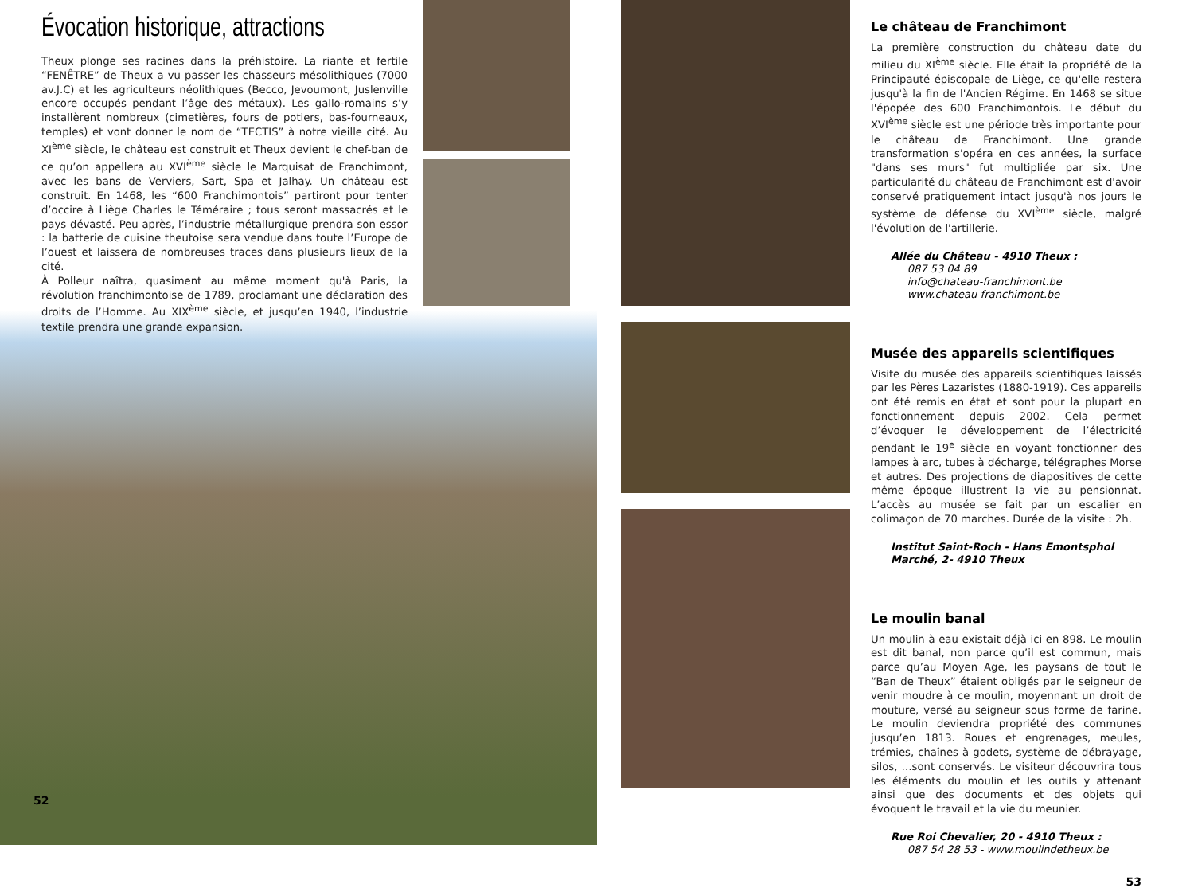Évocation historique, attractions
Theux plonge ses racines dans la préhistoire. La riante et fertile “FENÊTRE” de Theux a vu passer les chasseurs mésolithiques (7000 av.J.C) et les agriculteurs néolithiques (Becco, Jevoumont, Juslenville encore occupés pendant l’âge des métaux). Les gallo-romains s’y installèrent nombreux (cimetières, fours de potiers, bas-fourneaux, temples) et vont donner le nom de “TECTIS” à notre vieille cité. Au XI<sup>ème</sup> siècle, le château est construit et Theux devient le chef-ban de ce qu’on appellera au XVI<sup>ème</sup> siècle le Marquisat de Franchimont, avec les bans de Verviers, Sart, Spa et Jalhay. Un château est construit. En 1468, les “600 Franchimontois” partiront pour tenter d’occire à Liège Charles le Téméraire ; tous seront massacrés et le pays dévasté. Peu après, l’industrie métallurgique prendra son essor : la batterie de cuisine theutoise sera vendue dans toute l’Europe de l’ouest et laissera de nombreuses traces dans plusieurs lieux de la cité.
À Polleur naîtra, quasiment au même moment qu'à Paris, la révolution franchimontoise de 1789, proclamant une déclaration des droits de l’Homme. Au XIX<sup>ème</sup> siècle, et jusqu’en 1940, l’industrie textile prendra une grande expansion.
52
Le château de Franchimont
La première construction du château date du milieu du XI<sup>ème</sup> siècle. Elle était la propriété de la Principauté épiscopale de Liège, ce qu'elle restera jusqu'à la fin de l'Ancien Régime. En 1468 se situe l'épopée des 600 Franchimontois. Le début du XVI<sup>ème</sup> siècle est une période très importante pour le château de Franchimont. Une grande transformation s'opéra en ces années, la surface "dans ses murs" fut multipliée par six. Une particularité du château de Franchimont est d'avoir conservé pratiquement intact jusqu'à nos jours le système de défense du XVI<sup>ème</sup> siècle, malgré l'évolution de l'artillerie.
Allée du Château - 4910 Theux :
087 53 04 89
info@chateau-franchimont.be
www.chateau-franchimont.be
Musée des appareils scientifiques
Visite du musée des appareils scientifiques laissés par les Pères Lazaristes (1880-1919). Ces appareils ont été remis en état et sont pour la plupart en fonctionnement depuis 2002. Cela permet d’évoquer le développement de l’électricité pendant le 19<sup>e</sup> siècle en voyant fonctionner des lampes à arc, tubes à décharge, télégraphes Morse et autres. Des projections de diapositives de cette même époque illustrent la vie au pensionnat. L’accès au musée se fait par un escalier en colimaçon de 70 marches. Durée de la visite : 2h.
Institut Saint-Roch - Hans Emontsphol
Marché, 2- 4910 Theux
Le moulin banal
Un moulin à eau existait déjà ici en 898. Le moulin est dit banal, non parce qu’il est commun, mais parce qu’au Moyen Age, les paysans de tout le “Ban de Theux” étaient obligés par le seigneur de venir moudre à ce moulin, moyennant un droit de mouture, versé au seigneur sous forme de farine. Le moulin deviendra propriété des communes jusqu’en 1813. Roues et engrenages, meules, trémies, chaînes à godets, système de débrayage, silos, …sont conservés. Le visiteur découvrira tous les éléments du moulin et les outils y attenant ainsi que des documents et des objets qui évoquent le travail et la vie du meunier.
Rue Roi Chevalier, 20 - 4910 Theux :
087 54 28 53 - www.moulindetheux.be
53